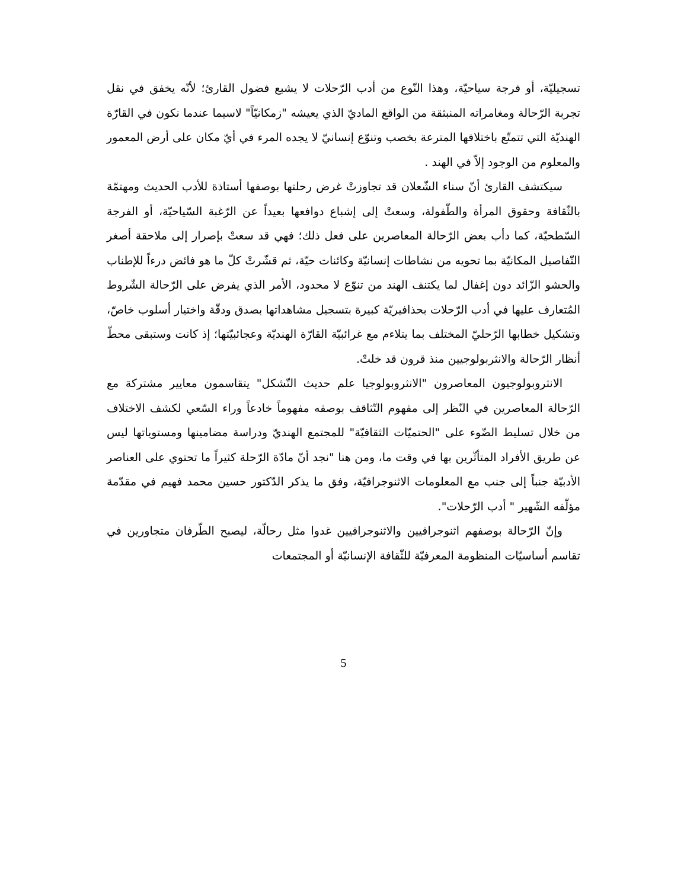تسجيليّة، أو فرجة سياحيّة، وهذا النّوع من أدب الرّحلات لا يشبع فضول القارئ؛ لأنّه يخفق في نقل تجربة الرّحالة ومغامراته المنبثقة من الواقع الماديّ الذي يعيشه "زمكانيّاً" لاسيما عندما نكون في القارّة الهنديّة التي تتمتّع باختلافها المترعة بخصب وتنوّع إنسانيّ لا يجده المرء في أيّ مكان على أرض المعمور والمعلوم من الوجود إلاّ في الهند .
سيكتشف القارئ أنّ سناء الشّعلان قد تجاوزتْ غرض رحلتها بوصفها أستاذة للأدب الحديث ومهتمّة بالثّقافة وحقوق المرأة والطّفولة، وسعتْ إلى إشباع دوافعها بعيداً عن الرّغبة السّياحيّة، أو الفرجة السّطحيّة، كما دأب بعض الرّحالة المعاصرين على فعل ذلك؛ فهي قد سعتْ بإصرار إلى ملاحقة أصغر التّفاصيل المكانيّة بما تحويه من نشاطات إنسانيّة وكائنات حيّة، ثم قشّرتْ كلّ ما هو فائض درءاً للإطناب والحشو الزّائد دون إغفال لما يكتنف الهند من تنوّع لا محدود، الأمر الذي يفرض على الرّحالة الشّروط المُتعارف عليها في أدب الرّحلات بحذافيريّة كبيرة بتسجيل مشاهداتها بصدق ودقّة واختيار أسلوب خاصّ، وتشكيل خطابها الرّحليّ المختلف بما يتلاءم مع غرائبيّة القارّة الهنديّة وعجائبيّتها؛ إذ كانت وستبقى محطّ أنظار الرّحالة والانثربولوجيين منذ قرون قد خلتْ.
الانثروبولوجيون المعاصرون "الانثروبولوجيا علم حديث التّشكل" يتقاسمون معايير مشتركة مع الرّحالة المعاصرين في النّظر إلى مفهوم التّثاقف بوصفه مفهوماً خادعاً وراء السّعي لكشف الاختلاف من خلال تسليط الضّوء على "الحتميّات الثقافيّة" للمجتمع الهنديّ ودراسة مضامينها ومستوياتها ليس عن طريق الأفراد المتأثّرين بها في وقت ما، ومن هنا "نجد أنّ مادّة الرّحلة كثيراً ما تحتوي على العناصر الأدبيّة جنباً إلى جنب مع المعلومات الاثنوجرافيّة، وفق ما يذكر الدّكتور حسين محمد فهيم في مقدّمة مؤلّفه الشّهير " أدب الرّحلات".
وإنّ الرّحالة بوصفهم اثنوجرافيين والاثنوجرافيين غدوا مثل رحالّة، ليصبح الطّرفان متجاورين في تقاسم أساسيّات المنظومة المعرفيّة للثّقافة الإنسانيّة أو المجتمعات
5